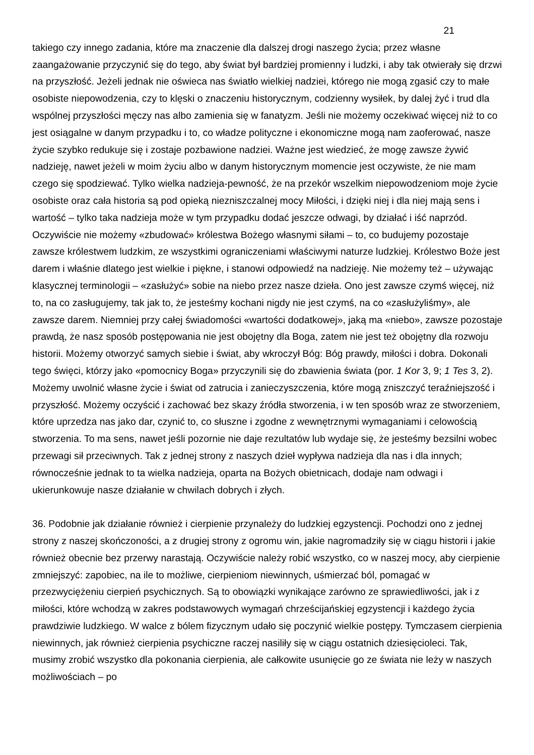21
takiego czy innego zadania, które ma znaczenie dla dalszej drogi naszego życia; przez własne zaangażowanie przyczynić się do tego, aby świat był bardziej promienny i ludzki, i aby tak otwierały się drzwi na przyszłość. Jeżeli jednak nie oświeca nas światło wielkiej nadziei, którego nie mogą zgasić czy to małe osobiste niepowodzenia, czy to klęski o znaczeniu historycznym, codzienny wysiłek, by dalej żyć i trud dla wspólnej przyszłości męczy nas albo zamienia się w fanatyzm. Jeśli nie możemy oczekiwać więcej niż to co jest osiągalne w danym przypadku i to, co władze polityczne i ekonomiczne mogą nam zaoferować, nasze życie szybko redukuje się i zostaje pozbawione nadziei. Ważne jest wiedzieć, że mogę zawsze żywić nadzieję, nawet jeżeli w moim życiu albo w danym historycznym momencie jest oczywiste, że nie mam czego się spodziewać. Tylko wielka nadzieja-pewność, że na przekór wszelkim niepowodzeniom moje życie osobiste oraz cała historia są pod opieką niezniszczalnej mocy Miłości, i dzięki niej i dla niej mają sens i wartość – tylko taka nadzieja może w tym przypadku dodać jeszcze odwagi, by działać i iść naprzód. Oczywiście nie możemy «zbudować» królestwa Bożego własnymi siłami – to, co budujemy pozostaje zawsze królestwem ludzkim, ze wszystkimi ograniczeniami właściwymi naturze ludzkiej. Królestwo Boże jest darem i właśnie dlatego jest wielkie i piękne, i stanowi odpowiedź na nadzieję. Nie możemy też – używając klasycznej terminologii – «zasłużyć» sobie na niebo przez nasze dzieła. Ono jest zawsze czymś więcej, niż to, na co zasługujemy, tak jak to, że jesteśmy kochani nigdy nie jest czymś, na co «zasłużyliśmy», ale zawsze darem. Niemniej przy całej świadomości «wartości dodatkowej», jaką ma «niebo», zawsze pozostaje prawdą, że nasz sposób postępowania nie jest obojętny dla Boga, zatem nie jest też obojętny dla rozwoju historii. Możemy otworzyć samych siebie i świat, aby wkroczył Bóg: Bóg prawdy, miłości i dobra. Dokonali tego święci, którzy jako «pomocnicy Boga» przyczynili się do zbawienia świata (por. 1 Kor 3, 9; 1 Tes 3, 2). Możemy uwolnić własne życie i świat od zatrucia i zanieczyszczenia, które mogą zniszczyć teraźniejszość i przyszłość. Możemy oczyścić i zachować bez skazy źródła stworzenia, i w ten sposób wraz ze stworzeniem, które uprzedza nas jako dar, czynić to, co słuszne i zgodne z wewnętrznymi wymaganiami i celowością stworzenia. To ma sens, nawet jeśli pozornie nie daje rezultatów lub wydaje się, że jesteśmy bezsilni wobec przewagi sił przeciwnych. Tak z jednej strony z naszych dzieł wypływa nadzieja dla nas i dla innych; równocześnie jednak to ta wielka nadzieja, oparta na Bożych obietnicach, dodaje nam odwagi i ukierunkowuje nasze działanie w chwilach dobrych i złych.
36. Podobnie jak działanie również i cierpienie przynależy do ludzkiej egzystencji. Pochodzi ono z jednej strony z naszej skończoności, a z drugiej strony z ogromu win, jakie nagromadziły się w ciągu historii i jakie również obecnie bez przerwy narastają. Oczywiście należy robić wszystko, co w naszej mocy, aby cierpienie zmniejszyć: zapobiec, na ile to możliwe, cierpieniom niewinnych, uśmierzać ból, pomagać w przezwyciężeniu cierpień psychicznych. Są to obowiązki wynikające zarówno ze sprawiedliwości, jak i z miłości, które wchodzą w zakres podstawowych wymagań chrześcijańskiej egzystencji i każdego życia prawdziwie ludzkiego. W walce z bólem fizycznym udało się poczynić wielkie postępy. Tymczasem cierpienia niewinnych, jak również cierpienia psychiczne raczej nasiliły się w ciągu ostatnich dziesięcioleci. Tak, musimy zrobić wszystko dla pokonania cierpienia, ale całkowite usunięcie go ze świata nie leży w naszych możliwościach – po